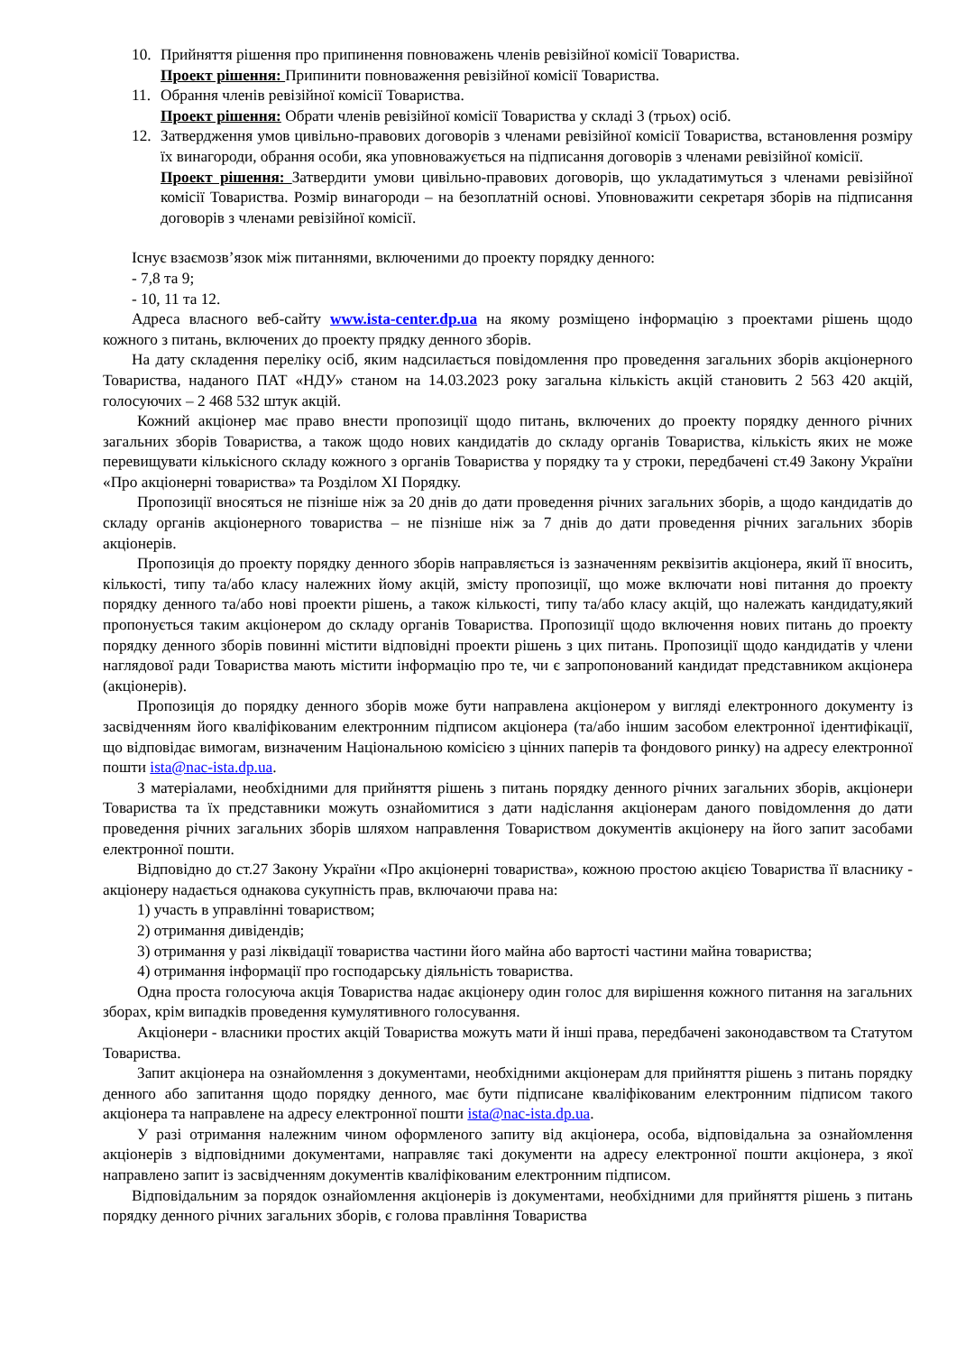10. Прийняття рішення про припинення повноважень членів ревізійної комісії Товариства.
Проект рішення: Припинити повноваження ревізійної комісії Товариства.
11. Обрання членів ревізійної комісії Товариства.
Проект рішення: Обрати членів ревізійної комісії Товариства у складі 3 (трьох) осіб.
12. Затвердження умов цивільно-правових договорів з членами ревізійної комісії Товариства, встановлення розміру їх винагороди, обрання особи, яка уповноважується на підписання договорів з членами ревізійної комісії.
Проект рішення: Затвердити умови цивільно-правових договорів, що укладатимуться з членами ревізійної комісії Товариства. Розмір винагороди – на безоплатній основі. Уповноважити секретаря зборів на підписання договорів з членами ревізійної комісії.
Існує взаємозв’язок між питаннями, включеними до проекту порядку денного:
- 7,8 та 9;
- 10, 11 та 12.
Адреса власного веб-сайту www.ista-center.dp.ua на якому розміщено інформацію з проектами рішень щодо кожного з питань, включених до проекту прядку денного зборів.
На дату складення переліку осіб, яким надсилається повідомлення про проведення загальних зборів акціонерного Товариства, наданого ПАТ «НДУ» станом на 14.03.2023 року загальна кількість акцій становить 2 563 420 акцій, голосуючих – 2 468 532 штук акцій.
Кожний акціонер має право внести пропозиції щодо питань, включених до проекту порядку денного річних загальних зборів Товариства, а також щодо нових кандидатів до складу органів Товариства, кількість яких не може перевищувати кількісного складу кожного з органів Товариства у порядку та у строки, передбачені ст.49 Закону України «Про акціонерні товариства» та Розділом XI Порядку.
Пропозиції вносяться не пізніше ніж за 20 днів до дати проведення річних загальних зборів, а щодо кандидатів до складу органів акціонерного товариства – не пізніше ніж за 7 днів до дати проведення річних загальних зборів акціонерів.
Пропозиція до проекту порядку денного зборів направляється із зазначенням реквізитів акціонера, який її вносить, кількості, типу та/або класу належних йому акцій, змісту пропозиції, що може включати нові питання до проекту порядку денного та/або нові проекти рішень, а також кількості, типу та/або класу акцій, що належать кандидату,який пропонується таким акціонером до складу органів Товариства. Пропозиції щодо включення нових питань до проекту порядку денного зборів повинні містити відповідні проекти рішень з цих питань. Пропозиції щодо кандидатів у члени наглядової ради Товариства мають містити інформацію про те, чи є запропонований кандидат представником акціонера (акціонерів).
Пропозиція до порядку денного зборів може бути направлена акціонером у вигляді електронного документу із засвідченням його кваліфікованим електронним підписом акціонера (та/або іншим засобом електронної ідентифікації, що відповідає вимогам, визначеним Національною комісією з цінних паперів та фондового ринку) на адресу електронної пошти ista@nac-ista.dp.ua.
З матеріалами, необхідними для прийняття рішень з питань порядку денного річних загальних зборів, акціонери Товариства та їх представники можуть ознайомитися з дати надіслання акціонерам даного повідомлення до дати проведення річних загальних зборів шляхом направлення Товариством документів акціонеру на його запит засобами електронної пошти.
Відповідно до ст.27 Закону України «Про акціонерні товариства», кожною простою акцією Товариства її власнику - акціонеру надається однакова сукупність прав, включаючи права на:
1) участь в управлінні товариством;
2) отримання дивідендів;
3) отримання у разі ліквідації товариства частини його майна або вартості частини майна товариства;
4) отримання інформації про господарську діяльність товариства.
Одна проста голосуюча акція Товариства надає акціонеру один голос для вирішення кожного питання на загальних зборах, крім випадків проведення кумулятивного голосування.
Акціонери - власники простих акцій Товариства можуть мати й інші права, передбачені законодавством та Статутом Товариства.
Запит акціонера на ознайомлення з документами, необхідними акціонерам для прийняття рішень з питань порядку денного або запитання щодо порядку денного, має бути підписане кваліфікованим електронним підписом такого акціонера та направлене на адресу електронної пошти ista@nac-ista.dp.ua.
У разі отримання належним чином оформленого запиту від акціонера, особа, відповідальна за ознайомлення акціонерів з відповідними документами, направляє такі документи на адресу електронної пошти акціонера, з якої направлено запит із засвідченням документів кваліфікованим електронним підписом.
Відповідальним за порядок ознайомлення акціонерів із документами, необхідними для прийняття рішень з питань порядку денного річних загальних зборів, є голова правління Товариства